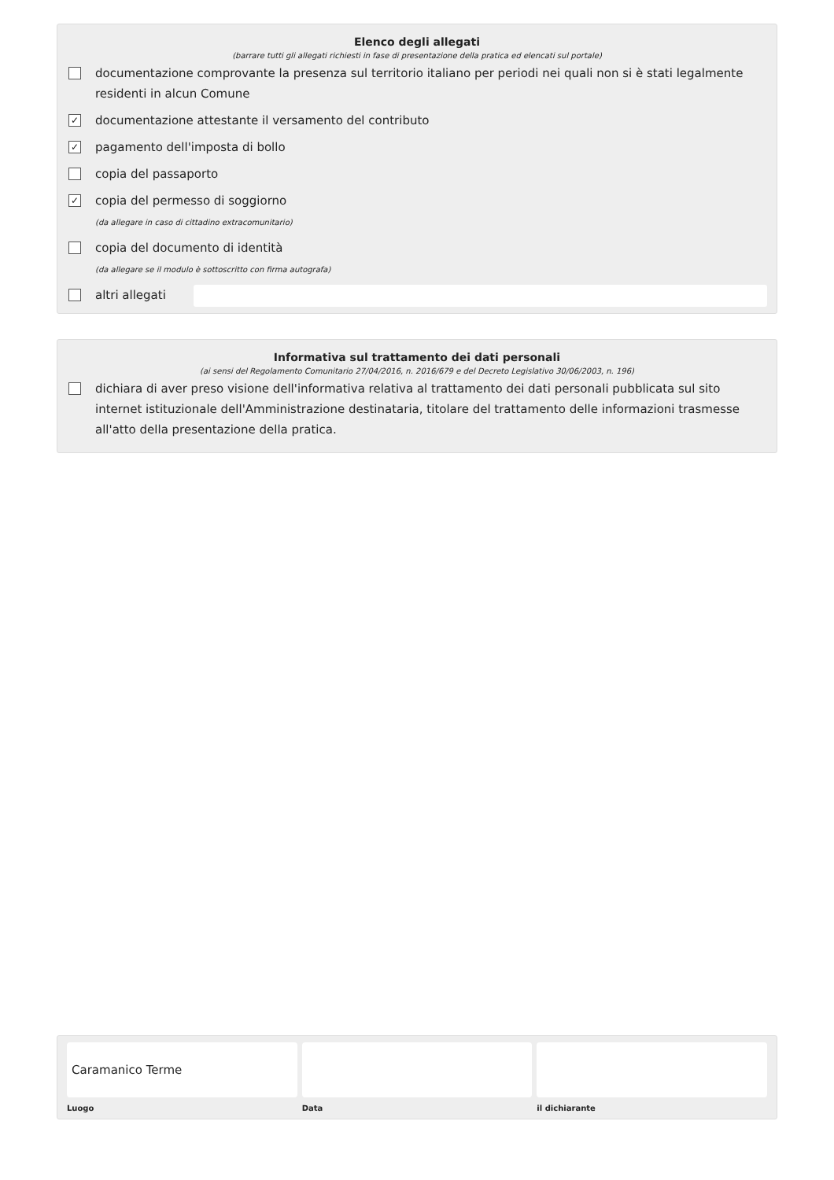Elenco degli allegati
(barrare tutti gli allegati richiesti in fase di presentazione della pratica ed elencati sul portale)
documentazione comprovante la presenza sul territorio italiano per periodi nei quali non si è stati legalmente residenti in alcun Comune
✓ documentazione attestante il versamento del contributo
✓ pagamento dell'imposta di bollo
copia del passaporto
✓ copia del permesso di soggiorno
(da allegare in caso di cittadino extracomunitario)
copia del documento di identità
(da allegare se il modulo è sottoscritto con firma autografa)
altri allegati
Informativa sul trattamento dei dati personali
(ai sensi del Regolamento Comunitario 27/04/2016, n. 2016/679 e del Decreto Legislativo 30/06/2003, n. 196)
dichiara di aver preso visione dell'informativa relativa al trattamento dei dati personali pubblicata sul sito internet istituzionale dell'Amministrazione destinataria, titolare del trattamento delle informazioni trasmesse all'atto della presentazione della pratica.
Caramanico Terme
Luogo
Data il dichiarante